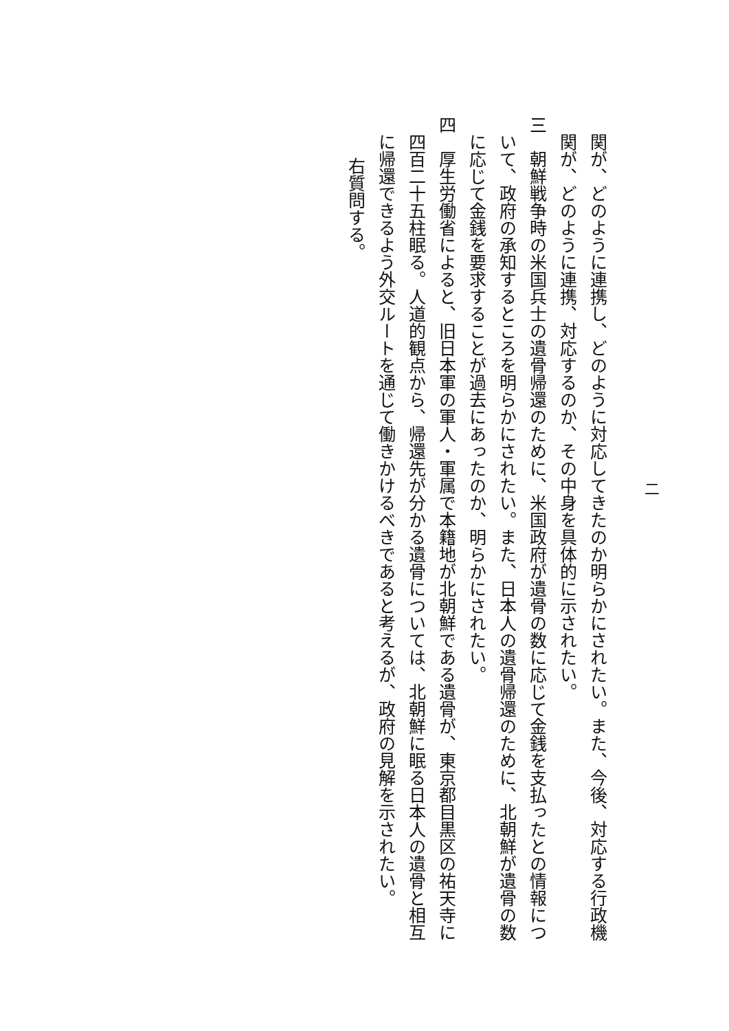二
関が、どのように連携し、どのように対応してきたのか明らかにされたい。また、今後、対応する行政機
関が、どのように連携、対応するのか、その中身を具体的に示されたい。
三　朝鮮戦争時の米国兵士の遺骨帰還のために、米国政府が遺骨の数に応じて金銭を支払ったとの情報につ
いて、政府の承知するところを明らかにされたい。また、日本人の遺骨帰還のために、北朝鮮が遺骨の数
に応じて金銭を要求することが過去にあったのか、明らかにされたい。
四　厚生労働省によると、旧日本軍の軍人・軍属で本籍地が北朝鮮である遺骨が、東京都目黒区の祐天寺に
四百二十五柱眠る。人道的観点から、帰還先が分かる遺骨については、北朝鮮に眠る日本人の遺骨と相互
に帰還できるよう外交ルートを通じて働きかけるべきであると考えるが、政府の見解を示されたい。
右質問する。